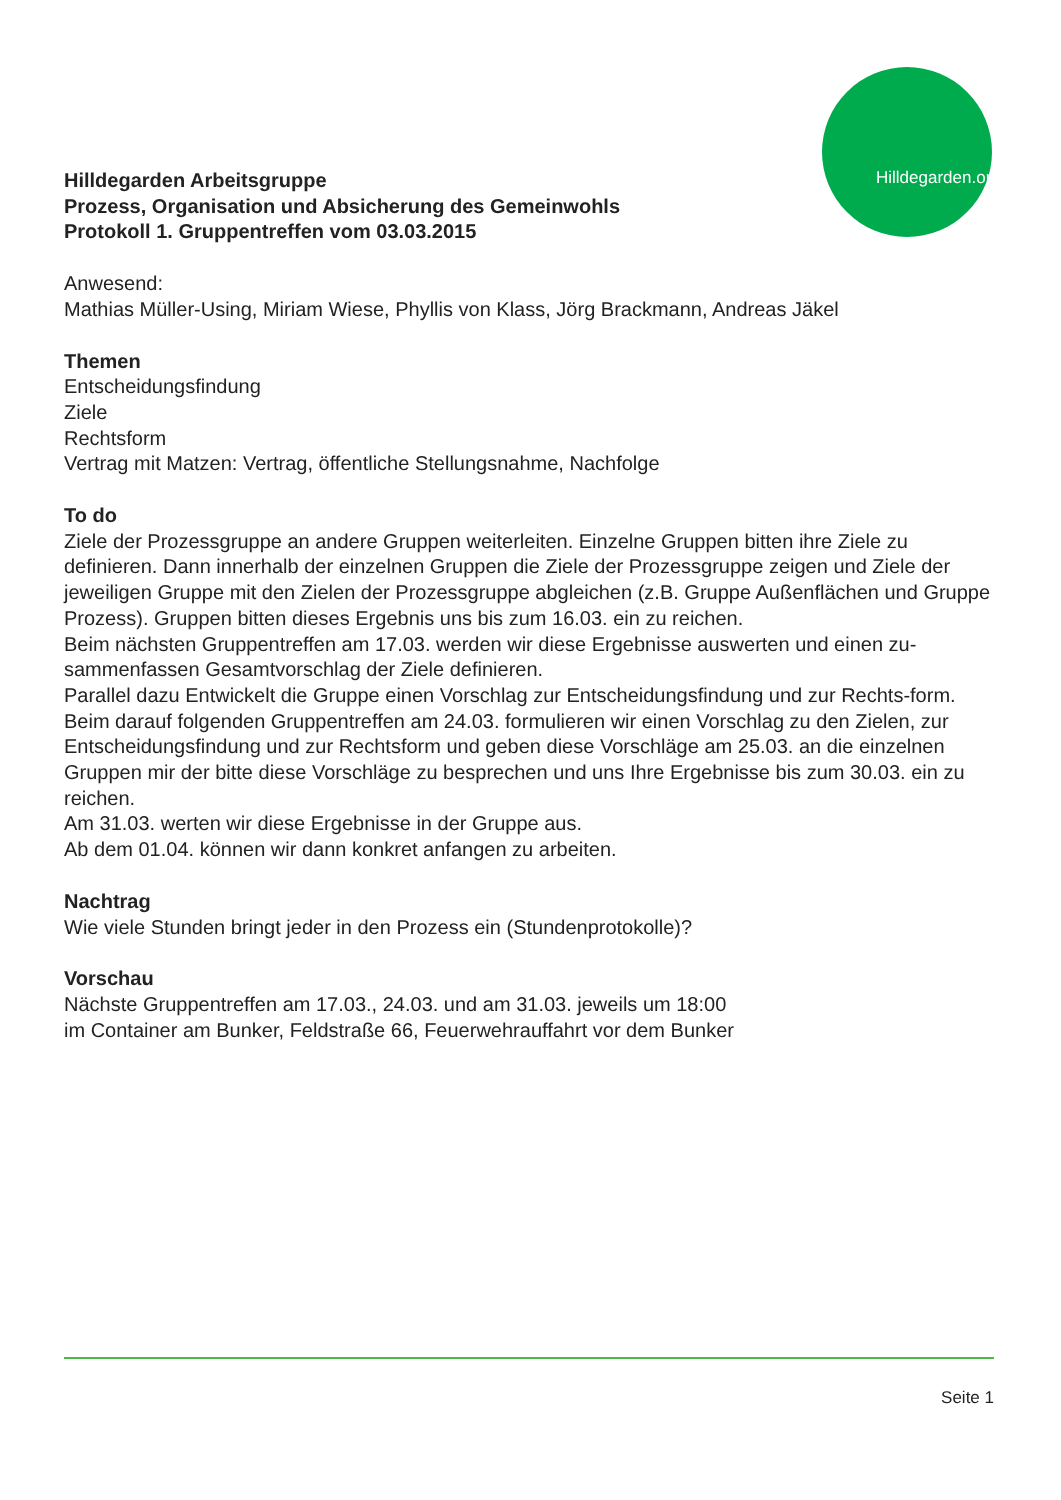Hilldegarden.org
Hilldegarden Arbeitsgruppe
Prozess, Organisation und Absicherung des Gemeinwohls
Protokoll 1. Gruppentreffen vom 03.03.2015
Anwesend:
Mathias Müller-Using, Miriam Wiese, Phyllis von Klass, Jörg Brackmann, Andreas Jäkel
Themen
Entscheidungsfindung
Ziele
Rechtsform
Vertrag mit Matzen: Vertrag, öffentliche Stellungsnahme, Nachfolge
To do
Ziele der Prozessgruppe an andere Gruppen weiterleiten. Einzelne Gruppen bitten ihre Ziele zu definieren. Dann innerhalb der einzelnen Gruppen die Ziele der Prozessgruppe zeigen und Ziele der jeweiligen Gruppe mit den Zielen der Prozessgruppe abgleichen (z.B. Gruppe Außenflächen und Gruppe Prozess). Gruppen bitten dieses Ergebnis uns bis zum 16.03. ein zu reichen.
Beim nächsten Gruppentreffen am 17.03. werden wir diese Ergebnisse auswerten und einen zu-sammenfassen Gesamtvorschlag der Ziele definieren.
Parallel dazu Entwickelt die Gruppe einen Vorschlag zur Entscheidungsfindung und zur Rechts-form.
Beim darauf folgenden Gruppentreffen am 24.03. formulieren wir einen Vorschlag zu den Zielen, zur Entscheidungsfindung und zur Rechtsform und geben diese Vorschläge am 25.03. an die einzelnen Gruppen mir der bitte diese Vorschläge zu besprechen und uns Ihre Ergebnisse bis zum 30.03. ein zu reichen.
Am 31.03. werten wir diese Ergebnisse in der Gruppe aus.
Ab dem 01.04. können wir dann konkret anfangen zu arbeiten.
Nachtrag
Wie viele Stunden bringt jeder in den Prozess ein (Stundenprotokolle)?
Vorschau
Nächste Gruppentreffen am 17.03., 24.03. und am 31.03. jeweils um 18:00
im Container am Bunker, Feldstraße 66, Feuerwehrauffahrt vor dem Bunker
Seite 1